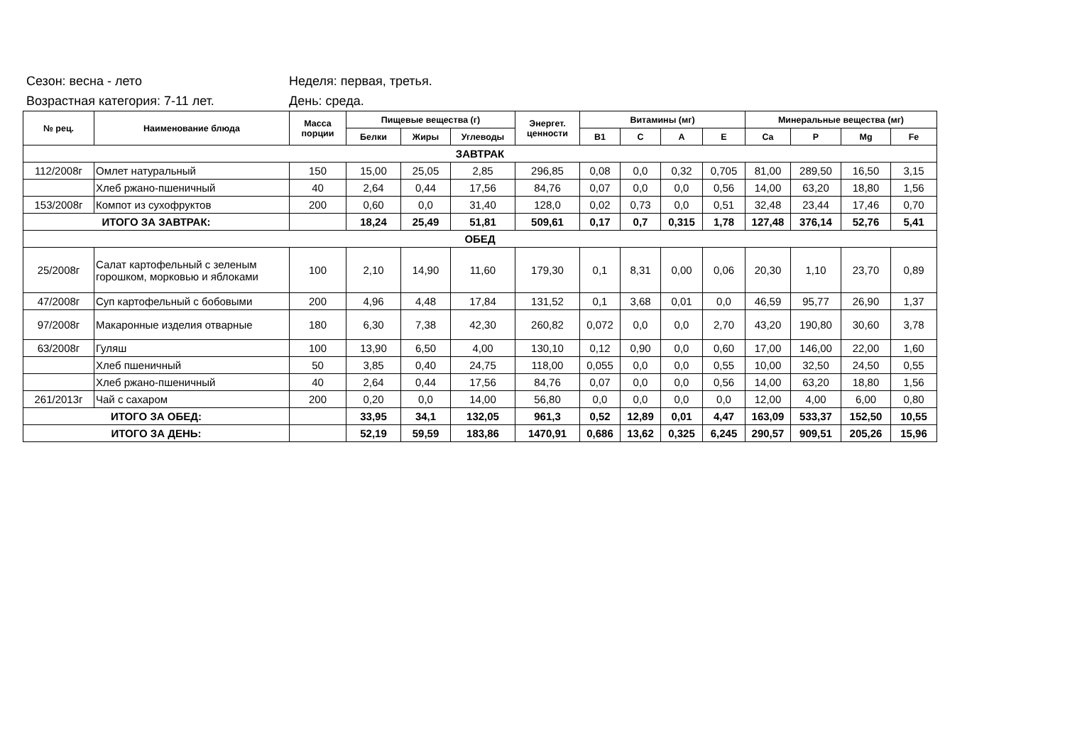Сезон: весна - лето Неделя: первая, третья.
Возрастная категория: 7-11 лет. День: среда.
| № рец. | Наименование блюда | Масса порции | Пищевые вещества (г) | | | Энергет. ценности | Витамины (мг) | | | | Минеральные вещества (мг) | | | |
| --- | --- | --- | --- | --- | --- | --- | --- | --- | --- | --- | --- | --- | --- | --- |
| | | | Белки | Жиры | Углеводы | | B1 | C | A | E | Ca | P | Mg | Fe |
| ЗАВТРАК | | | | | | | | | | | | | | |
| 112/2008г | Омлет натуральный | 150 | 15,00 | 25,05 | 2,85 | 296,85 | 0,08 | 0,0 | 0,32 | 0,705 | 81,00 | 289,50 | 16,50 | 3,15 |
| | Хлеб ржано-пшеничный | 40 | 2,64 | 0,44 | 17,56 | 84,76 | 0,07 | 0,0 | 0,0 | 0,56 | 14,00 | 63,20 | 18,80 | 1,56 |
| 153/2008г | Компот из сухофруктов | 200 | 0,60 | 0,0 | 31,40 | 128,0 | 0,02 | 0,73 | 0,0 | 0,51 | 32,48 | 23,44 | 17,46 | 0,70 |
| ИТОГО ЗА ЗАВТРАК: | | | 18,24 | 25,49 | 51,81 | 509,61 | 0,17 | 0,7 | 0,315 | 1,78 | 127,48 | 376,14 | 52,76 | 5,41 |
| ОБЕД | | | | | | | | | | | | | | |
| 25/2008г | Салат картофельный с зеленым горошком, морковью и яблоками | 100 | 2,10 | 14,90 | 11,60 | 179,30 | 0,1 | 8,31 | 0,00 | 0,06 | 20,30 | 1,10 | 23,70 | 0,89 |
| 47/2008г | Суп картофельный с бобовыми | 200 | 4,96 | 4,48 | 17,84 | 131,52 | 0,1 | 3,68 | 0,01 | 0,0 | 46,59 | 95,77 | 26,90 | 1,37 |
| 97/2008г | Макаронные изделия отварные | 180 | 6,30 | 7,38 | 42,30 | 260,82 | 0,072 | 0,0 | 0,0 | 2,70 | 43,20 | 190,80 | 30,60 | 3,78 |
| 63/2008г | Гуляш | 100 | 13,90 | 6,50 | 4,00 | 130,10 | 0,12 | 0,90 | 0,0 | 0,60 | 17,00 | 146,00 | 22,00 | 1,60 |
| | Хлеб пшеничный | 50 | 3,85 | 0,40 | 24,75 | 118,00 | 0,055 | 0,0 | 0,0 | 0,55 | 10,00 | 32,50 | 24,50 | 0,55 |
| | Хлеб ржано-пшеничный | 40 | 2,64 | 0,44 | 17,56 | 84,76 | 0,07 | 0,0 | 0,0 | 0,56 | 14,00 | 63,20 | 18,80 | 1,56 |
| 261/2013г | Чай с сахаром | 200 | 0,20 | 0,0 | 14,00 | 56,80 | 0,0 | 0,0 | 0,0 | 0,0 | 12,00 | 4,00 | 6,00 | 0,80 |
| ИТОГО ЗА ОБЕД: | | | 33,95 | 34,1 | 132,05 | 961,3 | 0,52 | 12,89 | 0,01 | 4,47 | 163,09 | 533,37 | 152,50 | 10,55 |
| ИТОГО ЗА ДЕНЬ: | | | 52,19 | 59,59 | 183,86 | 1470,91 | 0,686 | 13,62 | 0,325 | 6,245 | 290,57 | 909,51 | 205,26 | 15,96 |